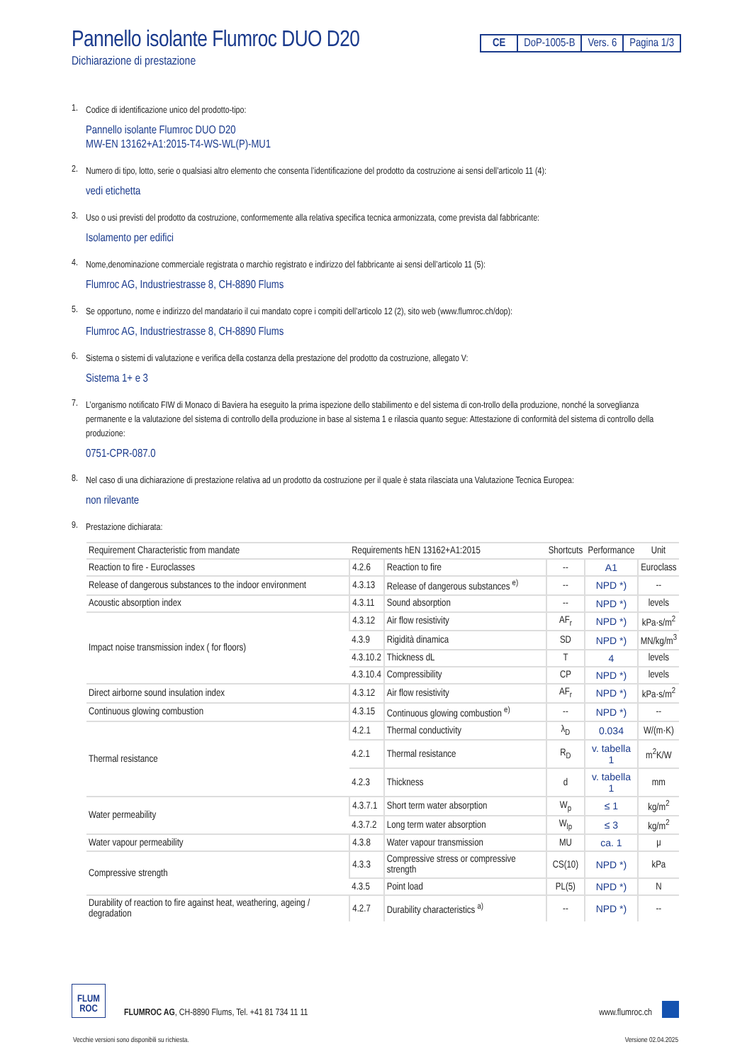Pannello isolante Flumroc DUO D20
Dichiarazione di prestazione
CE DoP-1005-B Vers. 6 Pagina 1/3
1.
Codice di identificazione unico del prodotto-tipo:
Pannello isolante Flumroc DUO D20
MW-EN 13162+A1:2015-T4-WS-WL(P)-MU1
2.
Numero di tipo, lotto, serie o qualsiasi altro elemento che consenta l’identificazione del prodotto da costruzione ai sensi dell’articolo 11 (4):
vedi etichetta
3.
Uso o usi previsti del prodotto da costruzione, conformemente alla relativa specifica tecnica armonizzata, come prevista dal fabbricante:
Isolamento per edifici
4.
Nome,denominazione commerciale registrata o marchio registrato e indirizzo del fabbricante ai sensi dell’articolo 11 (5):
Flumroc AG, Industriestrasse 8, CH-8890 Flums
5.
Se opportuno, nome e indirizzo del mandatario il cui mandato copre i compiti dell’articolo 12 (2), sito web (www.flumroc.ch/dop):
Flumroc AG, Industriestrasse 8, CH-8890 Flums
6.
Sistema o sistemi di valutazione e verifica della costanza della prestazione del prodotto da costruzione, allegato V:
Sistema 1+ e 3
7.
L’organismo notificato FIW di Monaco di Baviera ha eseguito la prima ispezione dello stabilimento e del sistema di con-trollo della produzione, nonché la sorveglianza permanente e la valutazione del sistema di controllo della produzione in base al sistema 1 e rilascia quanto segue: Attestazione di conformità del sistema di controllo della produzione:
0751-CPR-087.0
8.
Nel caso di una dichiarazione di prestazione relativa ad un prodotto da costruzione per il quale è stata rilasciata una Valutazione Tecnica Europea:
non rilevante
9.
Prestazione dichiarata:
| Requirement Characteristic from mandate | Requirements hEN 13162+A1:2015 | | Shortcuts | Performance | Unit |
| --- | --- | --- | --- | --- | --- |
| Reaction to fire - Euroclasses | 4.2.6 | Reaction to fire | -- | A1 | Euroclass |
| Release of dangerous substances to the indoor environment | 4.3.13 | Release of dangerous substances <sup>e)</sup> | -- | NPD *) | -- |
| Acoustic absorption index | 4.3.11 | Sound absorption | -- | NPD *) | levels |
| Impact noise transmission index ( for floors) | 4.3.12 | Air flow resistivity | AF<sub>r</sub> | NPD *) | kPa·s/m<sup>2</sup> |
| | 4.3.9 | Rigidità dinamica | SD | NPD *) | MN/kg/m<sup>3</sup> |
| | 4.3.10.2 | Thickness dL | T | 4 | levels |
| | 4.3.10.4 | Compressibility | CP | NPD *) | levels |
| Direct airborne sound insulation index | 4.3.12 | Air flow resistivity | AF<sub>r</sub> | NPD *) | kPa·s/m<sup>2</sup> |
| Continuous glowing combustion | 4.3.15 | Continuous glowing combustion <sup>e)</sup> | -- | NPD *) | -- |
| Thermal resistance | 4.2.1 | Thermal conductivity | λ<sub>D</sub> | 0.034 | W/(m·K) |
| | 4.2.1 | Thermal resistance | R<sub>D</sub> | v. tabella 1 | m<sup>2</sup>K/W |
| | 4.2.3 | Thickness | d | v. tabella 1 | mm |
| Water permeability | 4.3.7.1 | Short term water absorption | W<sub>p</sub> | ≤ 1 | kg/m<sup>2</sup> |
| | 4.3.7.2 | Long term water absorption | W<sub>lp</sub> | ≤ 3 | kg/m<sup>2</sup> |
| Water vapour permeability | 4.3.8 | Water vapour transmission | MU | ca. 1 | μ |
| Compressive strength | 4.3.3 | Compressive stress or compressive strength | CS(10) | NPD *) | kPa |
| | 4.3.5 | Point load | PL(5) | NPD *) | N |
| Durability of reaction to fire against heat, weathering, ageing / degradation | 4.2.7 | Durability characteristics <sup>a)</sup> | -- | NPD *) | -- |
FLUM
ROC
FLUMROC AG, CH-8890 Flums, Tel. +41 81 734 11 11
www.flumroc.ch
Vecchie versioni sono disponibili su richiesta. Versione 02.04.2025